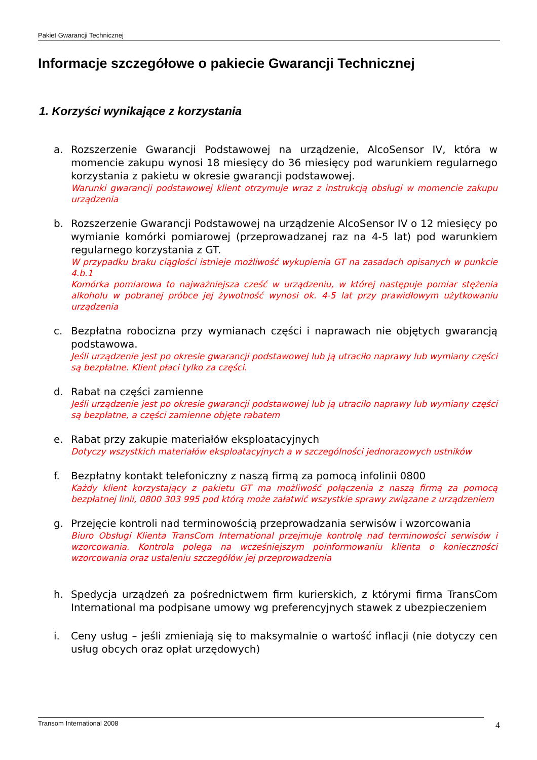Pakiet Gwarancji Technicznej
Informacje szczegółowe o pakiecie Gwarancji Technicznej
1. Korzyści wynikające z korzystania
a. Rozszerzenie Gwarancji Podstawowej na urządzenie, AlcoSensor IV, która w momencie zakupu wynosi 18 miesięcy do 36 miesięcy pod warunkiem regularnego korzystania z pakietu w okresie gwarancji podstawowej.
Warunki gwarancji podstawowej klient otrzymuje wraz z instrukcją obsługi w momencie zakupu urządzenia
b. Rozszerzenie Gwarancji Podstawowej na urządzenie AlcoSensor IV o 12 miesięcy po wymianie komórki pomiarowej (przeprowadzanej raz na 4-5 lat) pod warunkiem regularnego korzystania z GT.
W przypadku braku ciągłości istnieje możliwość wykupienia GT na zasadach opisanych w punkcie 4.b.1
Komórka pomiarowa to najważniejsza cześć w urządzeniu, w której następuje pomiar stężenia alkoholu w pobranej próbce jej żywotność wynosi ok. 4-5 lat przy prawidłowym użytkowaniu urządzenia
c. Bezpłatna robocizna przy wymianach części i naprawach nie objętych gwarancją podstawowa.
Jeśli urządzenie jest po okresie gwarancji podstawowej lub ją utraciło naprawy lub wymiany części są bezpłatne. Klient płaci tylko za części.
d. Rabat na części zamienne
Jeśli urządzenie jest po okresie gwarancji podstawowej lub ją utraciło naprawy lub wymiany części są bezpłatne, a części zamienne objęte rabatem
e. Rabat przy zakupie materiałów eksploatacyjnych
Dotyczy wszystkich materiałów eksploatacyjnych a w szczególności jednorazowych ustników
f. Bezpłatny kontakt telefoniczny z naszą firmą za pomocą infolinii 0800
Każdy klient korzystający z pakietu GT ma możliwość połączenia z naszą firmą za pomocą bezpłatnej linii, 0800 303 995 pod którą może załatwić wszystkie sprawy związane z urządzeniem
g. Przejęcie kontroli nad terminowością przeprowadzania serwisów i wzorcowania
Biuro Obsługi Klienta TransCom International przejmuje kontrolę nad terminowości serwisów i wzorcowania. Kontrola polega na wcześniejszym poinformowaniu klienta o konieczności wzorcowania oraz ustaleniu szczegółów jej przeprowadzenia
h. Spedycja urządzeń za pośrednictwem firm kurierskich, z którymi firma TransCom International ma podpisane umowy wg preferencyjnych stawek z ubezpieczeniem
i. Ceny usług – jeśli zmieniają się to maksymalnie o wartość inflacji (nie dotyczy cen usług obcych oraz opłat urzędowych)
Transom International 2008
4